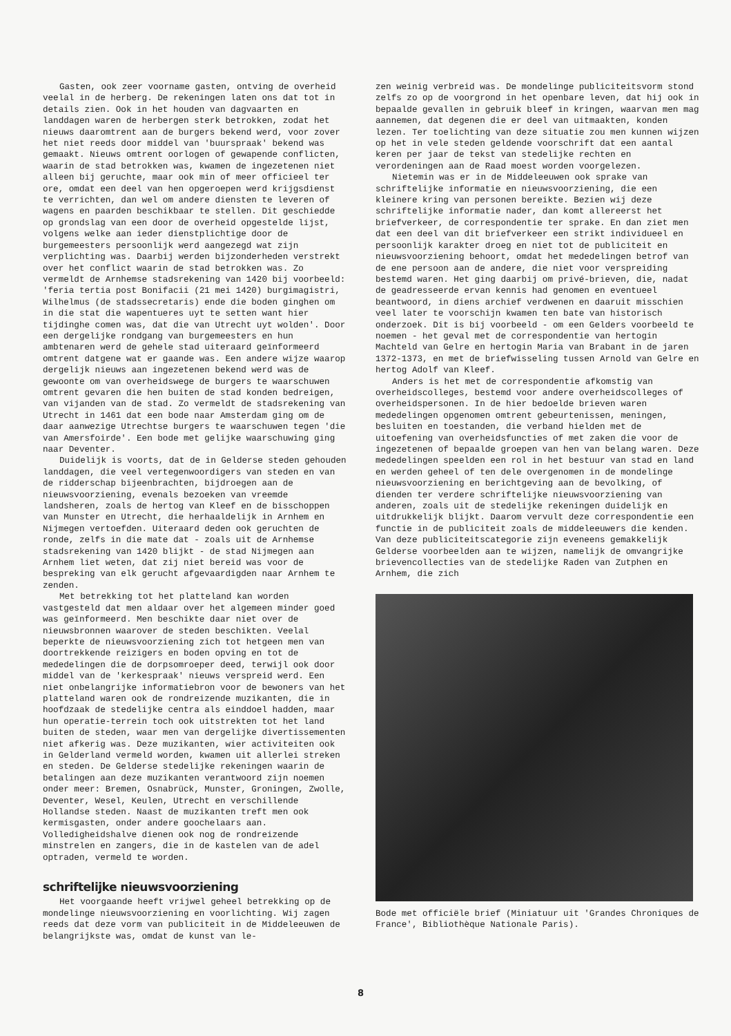Gasten, ook zeer voorname gasten, ontving de overheid veelal in de herberg. De rekeningen laten ons dat tot in details zien. Ook in het houden van dagvaarten en landdagen waren de herbergen sterk betrokken, zodat het nieuws daaromtrent aan de burgers bekend werd, voor zover het niet reeds door middel van 'buurspraak' bekend was gemaakt. Nieuws omtrent oorlogen of gewapende conflicten, waarin de stad betrokken was, kwamen de ingezetenen niet alleen bij geruchte, maar ook min of meer officieel ter ore, omdat een deel van hen opgeroepen werd krijgsdienst te verrichten, dan wel om andere diensten te leveren of wagens en paarden beschikbaar te stellen. Dit geschiedde op grondslag van een door de overheid opgestelde lijst, volgens welke aan ieder dienstplichtige door de burgemeesters persoonlijk werd aangezegd wat zijn verplichting was. Daarbij werden bijzonderheden verstrekt over het conflict waarin de stad betrokken was. Zo vermeldt de Arnhemse stadsrekening van 1420 bij voorbeeld: 'feria tertia post Bonifacii (21 mei 1420) burgimagistri, Wilhelmus (de stadssecretaris) ende die boden ginghen om in die stat die wapentueres uyt te setten want hier tijdinghe comen was, dat die van Utrecht uyt wolden'. Door een dergelijke rondgang van burgemeesters en hun ambtenaren werd de gehele stad uiteraard geïnformeerd omtrent datgene wat er gaande was. Een andere wijze waarop dergelijk nieuws aan ingezetenen bekend werd was de gewoonte om van overheidswege de burgers te waarschuwen omtrent gevaren die hen buiten de stad konden bedreigen, van vijanden van de stad. Zo vermeldt de stadsrekening van Utrecht in 1461 dat een bode naar Amsterdam ging om de daar aanwezige Utrechtse burgers te waarschuwen tegen 'die van Amersfoirde'. Een bode met gelijke waarschuwing ging naar Deventer.
Duidelijk is voorts, dat de in Gelderse steden gehouden landdagen, die veel vertegenwoordigers van steden en van de ridderschap bijeenbrachten, bijdroegen aan de nieuwsvoorziening, evenals bezoeken van vreemde landsheren, zoals de hertog van Kleef en de bisschoppen van Munster en Utrecht, die herhaaldelijk in Arnhem en Nijmegen vertoefden. Uiteraard deden ook geruchten de ronde, zelfs in die mate dat - zoals uit de Arnhemse stadsrekening van 1420 blijkt - de stad Nijmegen aan Arnhem liet weten, dat zij niet bereid was voor de bespreking van elk gerucht afgevaardigden naar Arnhem te zenden.
Met betrekking tot het platteland kan worden vastgesteld dat men aldaar over het algemeen minder goed was geïnformeerd. Men beschikte daar niet over de nieuwsbronnen waarover de steden beschikten. Veelal beperkte de nieuwsvoorziening zich tot hetgeen men van doortrekkende reizigers en boden opving en tot de mededelingen die de dorpsomroeper deed, terwijl ook door middel van de 'kerkespraak' nieuws verspreid werd. Een niet onbelangrijke informatiebron voor de bewoners van het platteland waren ook de rondreizende muzikanten, die in hoofdzaak de stedelijke centra als einddoel hadden, maar hun operatie-terrein toch ook uitstrekten tot het land buiten de steden, waar men van dergelijke divertissementen niet afkerig was. Deze muzikanten, wier activiteiten ook in Gelderland vermeld worden, kwamen uit allerlei streken en steden. De Gelderse stedelijke rekeningen waarin de betalingen aan deze muzikanten verantwoord zijn noemen onder meer: Bremen, Osnabrück, Munster, Groningen, Zwolle, Deventer, Wesel, Keulen, Utrecht en verschillende Hollandse steden. Naast de muzikanten treft men ook kermisgasten, onder andere goochelaars aan. Volledigheidshalve dienen ook nog de rondreizende minstrelen en zangers, die in de kastelen van de adel optraden, vermeld te worden.
schriftelijke nieuwsvoorziening
Het voorgaande heeft vrijwel geheel betrekking op de mondelinge nieuwsvoorziening en voorlichting. Wij zagen reeds dat deze vorm van publiciteit in de Middeleeuwen de belangrijkste was, omdat de kunst van le-
zen weinig verbreid was. De mondelinge publiciteitsvorm stond zelfs zo op de voorgrond in het openbare leven, dat hij ook in bepaalde gevallen in gebruik bleef in kringen, waarvan men mag aannemen, dat degenen die er deel van uitmaakten, konden lezen. Ter toelichting van deze situatie zou men kunnen wijzen op het in vele steden geldende voorschrift dat een aantal keren per jaar de tekst van stedelijke rechten en verordeningen aan de Raad moest worden voorgelezen.
Nietemin was er in de Middeleeuwen ook sprake van schriftelijke informatie en nieuwsvoorziening, die een kleinere kring van personen bereikte. Bezien wij deze schriftelijke informatie nader, dan komt allereerst het briefverkeer, de correspondentie ter sprake. En dan ziet men dat een deel van dit briefverkeer een strikt individueel en persoonlijk karakter droeg en niet tot de publiciteit en nieuwsvoorziening behoort, omdat het mededelingen betrof van de ene persoon aan de andere, die niet voor verspreiding bestemd waren. Het ging daarbij om privé-brieven, die, nadat de geadresseerde ervan kennis had genomen en eventueel beantwoord, in diens archief verdwenen en daaruit misschien veel later te voorschijn kwamen ten bate van historisch onderzoek. Dit is bij voorbeeld - om een Gelders voorbeeld te noemen - het geval met de correspondentie van hertogin Machteld van Gelre en hertogin Maria van Brabant in de jaren 1372-1373, en met de briefwisseling tussen Arnold van Gelre en hertog Adolf van Kleef.
Anders is het met de correspondentie afkomstig van overheidscolleges, bestemd voor andere overheidscolleges of overheidspersonen. In de hier bedoelde brieven waren mededelingen opgenomen omtrent gebeurtenissen, meningen, besluiten en toestanden, die verband hielden met de uitoefening van overheidsfuncties of met zaken die voor de ingezetenen of bepaalde groepen van hen van belang waren. Deze mededelingen speelden een rol in het bestuur van stad en land en werden geheel of ten dele overgenomen in de mondelinge nieuwsvoorziening en berichtgeving aan de bevolking, of dienden ter verdere schriftelijke nieuwsvoorziening van anderen, zoals uit de stedelijke rekeningen duidelijk en uitdrukkelijk blijkt. Daarom vervult deze correspondentie een functie in de publiciteit zoals de middeleeuwers die kenden. Van deze publiciteitscategorie zijn eveneens gemakkelijk Gelderse voorbeelden aan te wijzen, namelijk de omvangrijke brievencollecties van de stedelijke Raden van Zutphen en Arnhem, die zich
Bode met officiële brief (Miniatuur uit 'Grandes Chroniques de France', Bibliothèque Nationale Paris).
8